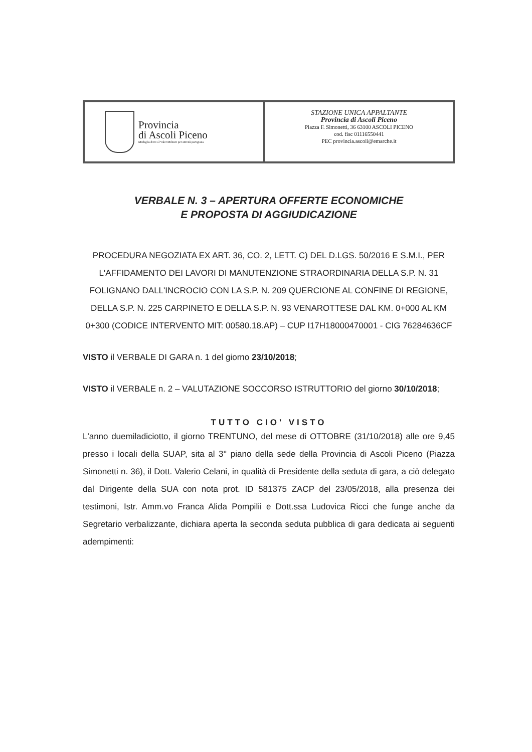Provincia
di Ascoli Piceno
Medaglia d'oro al Valor Militare per attività partigiana
STAZIONE UNICA APPALTANTE
Provincia di Ascoli Piceno
Piazza F. Simonetti, 36 63100 ASCOLI PICENO
cod. fisc 01116550441
PEC provincia.ascoli@emarche.it
VERBALE N. 3 – APERTURA OFFERTE ECONOMICHE
E PROPOSTA DI AGGIUDICAZIONE
PROCEDURA NEGOZIATA EX ART. 36, CO. 2, LETT. C) DEL D.LGS. 50/2016 E S.M.I., PER L'AFFIDAMENTO DEI LAVORI DI MANUTENZIONE STRAORDINARIA DELLA S.P. N. 31 FOLIGNANO DALL'INCROCIO CON LA S.P. N. 209 QUERCIONE AL CONFINE DI REGIONE, DELLA S.P. N. 225 CARPINETO E DELLA S.P. N. 93 VENAROTTESE DAL KM. 0+000 AL KM 0+300 (CODICE INTERVENTO MIT: 00580.18.AP) – CUP I17H18000470001 - CIG 76284636CF
VISTO il VERBALE DI GARA n. 1 del giorno 23/10/2018;
VISTO il VERBALE n. 2 – VALUTAZIONE SOCCORSO ISTRUTTORIO del giorno 30/10/2018;
TUTTO CIO' VISTO
L'anno duemiladiciotto, il giorno TRENTUNO, del mese di OTTOBRE (31/10/2018) alle ore 9,45 presso i locali della SUAP, sita al 3° piano della sede della Provincia di Ascoli Piceno (Piazza Simonetti n. 36), il Dott. Valerio Celani, in qualità di Presidente della seduta di gara, a ciò delegato dal Dirigente della SUA con nota prot. ID 581375 ZACP del 23/05/2018, alla presenza dei testimoni, Istr. Amm.vo Franca Alida Pompilii e Dott.ssa Ludovica Ricci che funge anche da Segretario verbalizzante, dichiara aperta la seconda seduta pubblica di gara dedicata ai seguenti adempimenti: